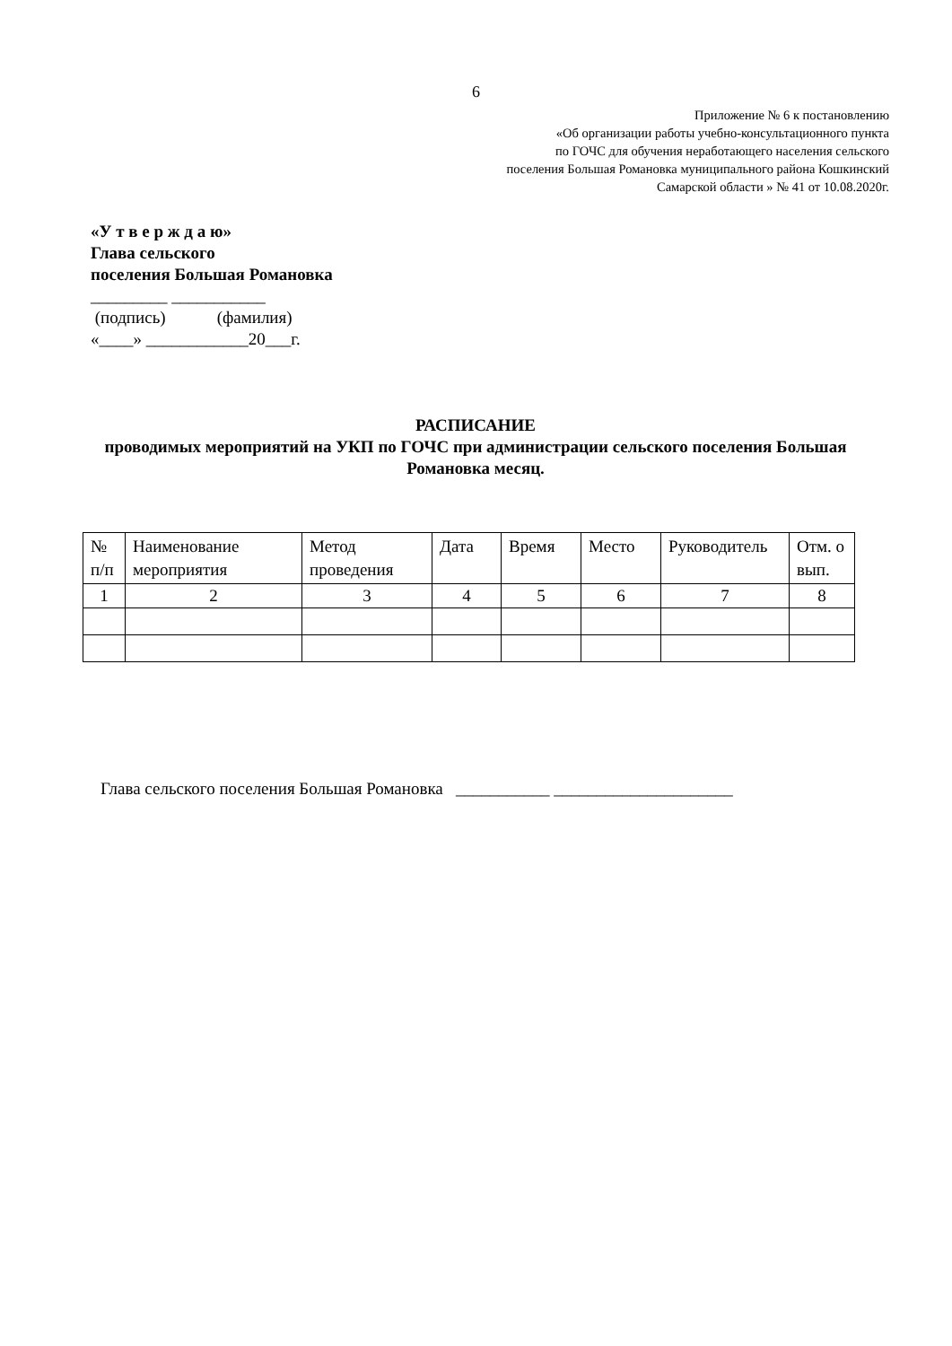6
Приложение № 6 к постановлению
«Об организации работы учебно-консультационного пункта
по ГОЧС для обучения неработающего населения сельского
поселения Большая Романовка муниципального района Кошкинский
Самарской области » № 41 от 10.08.2020г.
«У т в е р ж д а ю»
Глава сельского
поселения Большая Романовка
_________ ___________
(подпись) (фамилия)
«____» ____________20___г.
РАСПИСАНИЕ
проводимых мероприятий на УКП по ГОЧС при администрации сельского поселения Большая Романовка месяц.
| № п/п | Наименование мероприятия | Метод проведения | Дата | Время | Место | Руководитель | Отм. о вып. |
| --- | --- | --- | --- | --- | --- | --- | --- |
| 1 | 2 | 3 | 4 | 5 | 6 | 7 | 8 |
Глава сельского поселения Большая Романовка ___________ _____________________